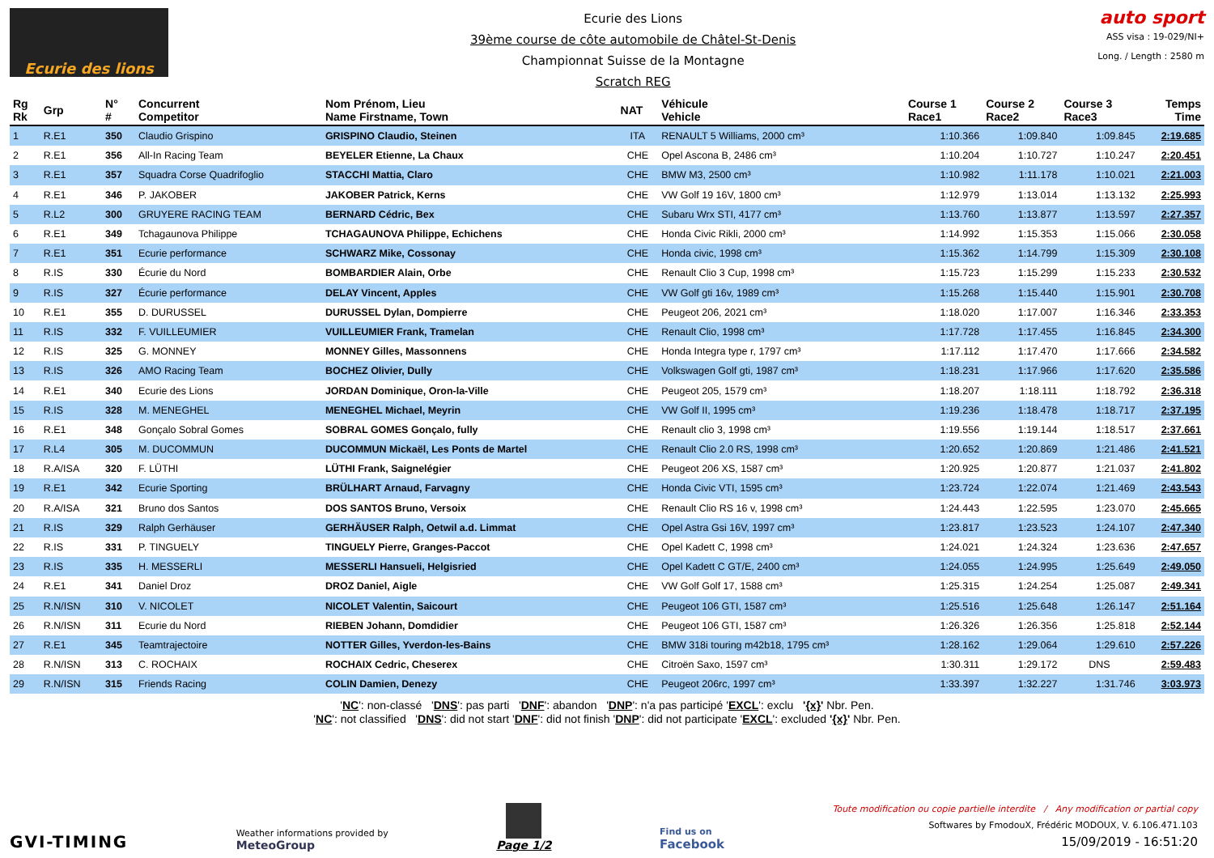Ecurie des lions
Ecurie des Lions
39ème course de côte automobile de Châtel-St-Denis
Championnat Suisse de la Montagne
Scratch REG
auto sport
ASS visa : 19-029/NI+
Long. / Length : 2580 m
| Rg Rk | Grp | N° # | Concurrent Competitor | Nom Prénom, Lieu Name Firstname, Town | NAT | Véhicule Vehicle | Course 1 Race1 | Course 2 Race2 | Course 3 Race3 | Temps Time |
| --- | --- | --- | --- | --- | --- | --- | --- | --- | --- | --- |
| 1 | R.E1 | 350 | Claudio Grispino | GRISPINO Claudio, Steinen | ITA | RENAULT 5 Williams, 2000 cm³ | 1:10.366 | 1:09.840 | 1:09.845 | 2:19.685 |
| 2 | R.E1 | 356 | All-In Racing Team | BEYELER Etienne, La Chaux | CHE | Opel Ascona B, 2486 cm³ | 1:10.204 | 1:10.727 | 1:10.247 | 2:20.451 |
| 3 | R.E1 | 357 | Squadra Corse Quadrifoglio | STACCHI Mattia, Claro | CHE | BMW M3, 2500 cm³ | 1:10.982 | 1:11.178 | 1:10.021 | 2:21.003 |
| 4 | R.E1 | 346 | P. JAKOBER | JAKOBER Patrick, Kerns | CHE | VW Golf 19 16V, 1800 cm³ | 1:12.979 | 1:13.014 | 1:13.132 | 2:25.993 |
| 5 | R.L2 | 300 | GRUYERE RACING TEAM | BERNARD Cédric, Bex | CHE | Subaru Wrx STI, 4177 cm³ | 1:13.760 | 1:13.877 | 1:13.597 | 2:27.357 |
| 6 | R.E1 | 349 | Tchagaunova Philippe | TCHAGAUNOVA Philippe, Echichens | CHE | Honda Civic Rikli, 2000 cm³ | 1:14.992 | 1:15.353 | 1:15.066 | 2:30.058 |
| 7 | R.E1 | 351 | Ecurie performance | SCHWARZ Mike, Cossonay | CHE | Honda civic, 1998 cm³ | 1:15.362 | 1:14.799 | 1:15.309 | 2:30.108 |
| 8 | R.IS | 330 | Écurie du Nord | BOMBARDIER Alain, Orbe | CHE | Renault Clio 3 Cup, 1998 cm³ | 1:15.723 | 1:15.299 | 1:15.233 | 2:30.532 |
| 9 | R.IS | 327 | Écurie performance | DELAY Vincent, Apples | CHE | VW Golf gti 16v, 1989 cm³ | 1:15.268 | 1:15.440 | 1:15.901 | 2:30.708 |
| 10 | R.E1 | 355 | D. DURUSSEL | DURUSSEL Dylan, Dompierre | CHE | Peugeot 206, 2021 cm³ | 1:18.020 | 1:17.007 | 1:16.346 | 2:33.353 |
| 11 | R.IS | 332 | F. VUILLEUMIER | VUILLEUMIER Frank, Tramelan | CHE | Renault Clio, 1998 cm³ | 1:17.728 | 1:17.455 | 1:16.845 | 2:34.300 |
| 12 | R.IS | 325 | G. MONNEY | MONNEY Gilles, Massonnens | CHE | Honda Integra type r, 1797 cm³ | 1:17.112 | 1:17.470 | 1:17.666 | 2:34.582 |
| 13 | R.IS | 326 | AMO Racing Team | BOCHEZ Olivier, Dully | CHE | Volkswagen Golf gti, 1987 cm³ | 1:18.231 | 1:17.966 | 1:17.620 | 2:35.586 |
| 14 | R.E1 | 340 | Ecurie des Lions | JORDAN Dominique, Oron-la-Ville | CHE | Peugeot 205, 1579 cm³ | 1:18.207 | 1:18.111 | 1:18.792 | 2:36.318 |
| 15 | R.IS | 328 | M. MENEGHEL | MENEGHEL Michael, Meyrin | CHE | VW Golf II, 1995 cm³ | 1:19.236 | 1:18.478 | 1:18.717 | 2:37.195 |
| 16 | R.E1 | 348 | Gonçalo Sobral Gomes | SOBRAL GOMES Gonçalo, fully | CHE | Renault clio 3, 1998 cm³ | 1:19.556 | 1:19.144 | 1:18.517 | 2:37.661 |
| 17 | R.L4 | 305 | M. DUCOMMUN | DUCOMMUN Mickaël, Les Ponts de Martel | CHE | Renault Clio 2.0 RS, 1998 cm³ | 1:20.652 | 1:20.869 | 1:21.486 | 2:41.521 |
| 18 | R.A/ISA | 320 | F. LÜTHI | LÜTHI Frank, Saignelégier | CHE | Peugeot 206 XS, 1587 cm³ | 1:20.925 | 1:20.877 | 1:21.037 | 2:41.802 |
| 19 | R.E1 | 342 | Ecurie Sporting | BRÜLHART Arnaud, Farvagny | CHE | Honda Civic VTI, 1595 cm³ | 1:23.724 | 1:22.074 | 1:21.469 | 2:43.543 |
| 20 | R.A/ISA | 321 | Bruno dos Santos | DOS SANTOS Bruno, Versoix | CHE | Renault Clio RS 16 v, 1998 cm³ | 1:24.443 | 1:22.595 | 1:23.070 | 2:45.665 |
| 21 | R.IS | 329 | Ralph Gerhäuser | GERHÄUSER Ralph, Oetwil a.d. Limmat | CHE | Opel Astra Gsi 16V, 1997 cm³ | 1:23.817 | 1:23.523 | 1:24.107 | 2:47.340 |
| 22 | R.IS | 331 | P. TINGUELY | TINGUELY Pierre, Granges-Paccot | CHE | Opel Kadett C, 1998 cm³ | 1:24.021 | 1:24.324 | 1:23.636 | 2:47.657 |
| 23 | R.IS | 335 | H. MESSERLI | MESSERLI Hansueli, Helgisried | CHE | Opel Kadett C GT/E, 2400 cm³ | 1:24.055 | 1:24.995 | 1:25.649 | 2:49.050 |
| 24 | R.E1 | 341 | Daniel Droz | DROZ Daniel, Aigle | CHE | VW Golf Golf 17, 1588 cm³ | 1:25.315 | 1:24.254 | 1:25.087 | 2:49.341 |
| 25 | R.N/ISN | 310 | V. NICOLET | NICOLET Valentin, Saicourt | CHE | Peugeot 106 GTI, 1587 cm³ | 1:25.516 | 1:25.648 | 1:26.147 | 2:51.164 |
| 26 | R.N/ISN | 311 | Ecurie du Nord | RIEBEN Johann, Domdidier | CHE | Peugeot 106 GTI, 1587 cm³ | 1:26.326 | 1:26.356 | 1:25.818 | 2:52.144 |
| 27 | R.E1 | 345 | Teamtrajectoire | NOTTER Gilles, Yverdon-les-Bains | CHE | BMW 318i touring m42b18, 1795 cm³ | 1:28.162 | 1:29.064 | 1:29.610 | 2:57.226 |
| 28 | R.N/ISN | 313 | C. ROCHAIX | ROCHAIX Cedric, Cheserex | CHE | Citroën Saxo, 1597 cm³ | 1:30.311 | 1:29.172 | DNS | 2:59.483 |
| 29 | R.N/ISN | 315 | Friends Racing | COLIN Damien, Denezy | CHE | Peugeot 206rc, 1997 cm³ | 1:33.397 | 1:32.227 | 1:31.746 | 3:03.973 |
'NC': non-classé 'DNS': pas parti 'DNF': abandon 'DNP': n'a pas participé 'EXCL': exclu '{x}' Nbr. Pen.
'NC': not classified 'DNS': did not start 'DNF': did not finish 'DNP': did not participate 'EXCL': excluded '{x}' Nbr. Pen.
GVI-TIMING
Weather informations provided by
MeteoGroup
Page 1/2
Find us on
Facebook
Toute modification ou copie partielle interdite / Any modification or partial copy
Softwares by FmodouX, Frédéric MODOUX, V. 6.106.471.103
15/09/2019 - 16:51:20